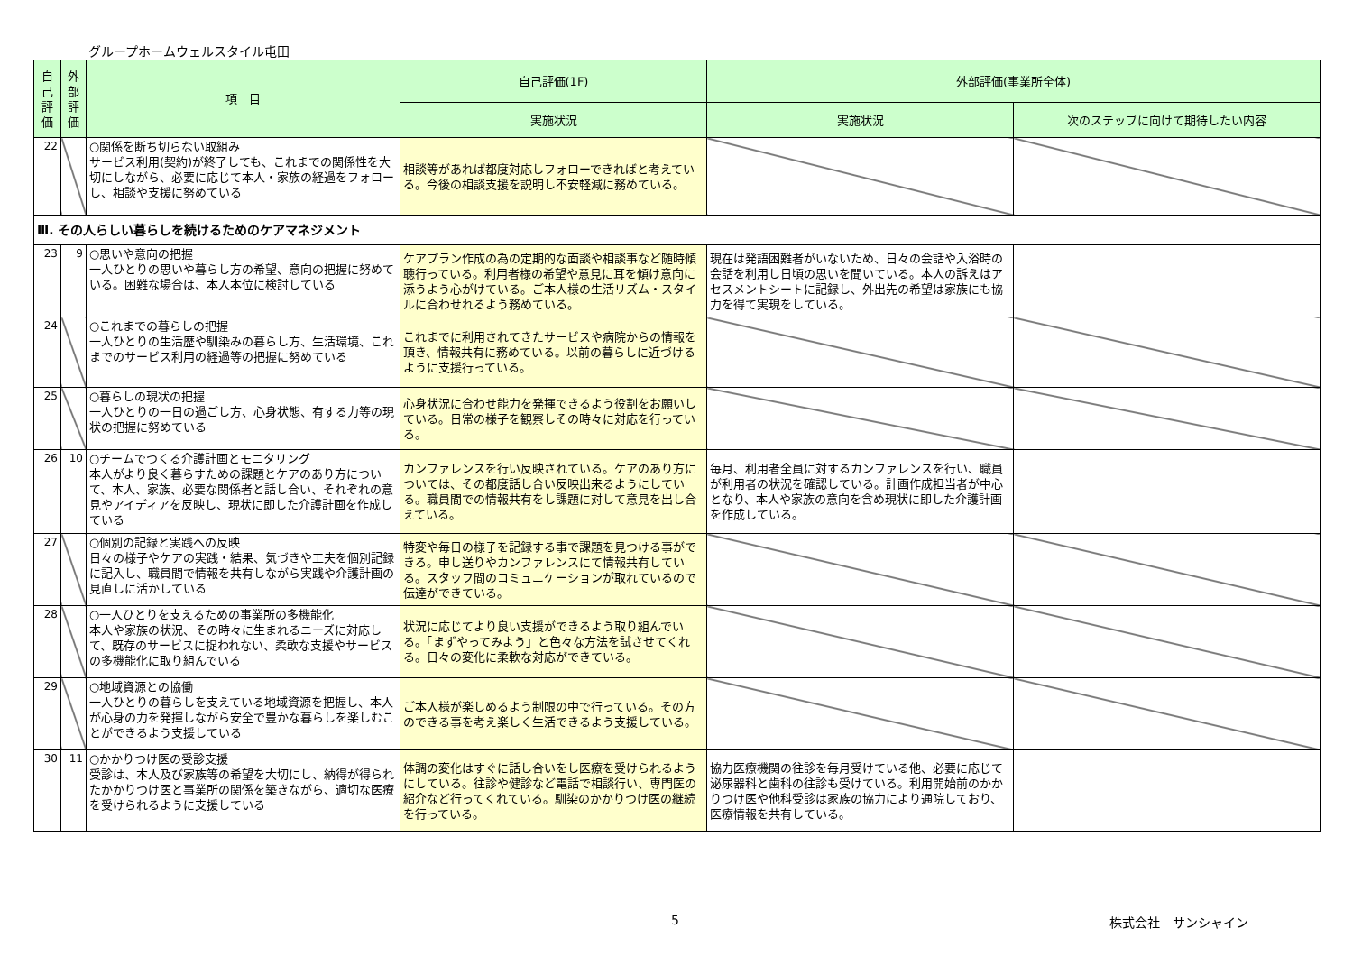グループホームウェルスタイル屯田
| 自己評価 | 外部評価 | 項 目 | 自己評価(1F) | 外部評価(事業所全体) | |
| --- | --- | --- | --- | --- | --- |
| | | | 実施状況 | 実施状況 | 次のステップに向けて期待したい内容 |
| 22 | | ○関係を断ち切らない取組み サービス利用(契約)が終了しても、これまでの関係性を大切にしながら、必要に応じて本人・家族の経過をフォローし、相談や支援に努めている | 相談等があれば都度対応しフォローできればと考えている。今後の相談支援を説明し不安軽減に務めている。 | | |
| Ⅲ. その人らしい暮らしを続けるためのケアマネジメント | | | | | |
| 23 | 9 | ○思いや意向の把握 一人ひとりの思いや暮らし方の希望、意向の把握に努めている。困難な場合は、本人本位に検討している | ケアプラン作成の為の定期的な面談や相談事など随時傾聴行っている。利用者様の希望や意見に耳を傾け意向に添うよう心がけている。ご本人様の生活リズム・スタイルに合わせれるよう務めている。 | 現在は発語困難者がいないため、日々の会話や入浴時の会話を利用し日頃の思いを聞いている。本人の訴えはアセスメントシートに記録し、外出先の希望は家族にも協力を得て実現をしている。 | |
| 24 | | ○これまでの暮らしの把握 一人ひとりの生活歴や馴染みの暮らし方、生活環境、これまでのサービス利用の経過等の把握に努めている | これまでに利用されてきたサービスや病院からの情報を頂き、情報共有に務めている。以前の暮らしに近づけるように支援行っている。 | | |
| 25 | | ○暮らしの現状の把握 一人ひとりの一日の過ごし方、心身状態、有する力等の現状の把握に努めている | 心身状況に合わせ能力を発揮できるよう役割をお願いしている。日常の様子を観察しその時々に対応を行っている。 | | |
| 26 | 10 | ○チームでつくる介護計画とモニタリング 本人がより良く暮らすための課題とケアのあり方について、本人、家族、必要な関係者と話し合い、それぞれの意見やアイディアを反映し、現状に即した介護計画を作成している | カンファレンスを行い反映されている。ケアのあり方については、その都度話し合い反映出来るようにしている。職員間での情報共有をし課題に対して意見を出し合えている。 | 毎月、利用者全員に対するカンファレンスを行い、職員が利用者の状況を確認している。計画作成担当者が中心となり、本人や家族の意向を含め現状に即した介護計画を作成している。 | |
| 27 | | ○個別の記録と実践への反映 日々の様子やケアの実践・結果、気づきや工夫を個別記録に記入し、職員間で情報を共有しながら実践や介護計画の見直しに活かしている | 特変や毎日の様子を記録する事で課題を見つける事ができる。申し送りやカンファレンスにて情報共有している。スタッフ間のコミュニケーションが取れているので伝達ができている。 | | |
| 28 | | ○一人ひとりを支えるための事業所の多機能化 本人や家族の状況、その時々に生まれるニーズに対応して、既存のサービスに捉われない、柔軟な支援やサービスの多機能化に取り組んでいる | 状況に応じてより良い支援ができるよう取り組んでいる。「まずやってみよう」と色々な方法を試させてくれる。日々の変化に柔軟な対応ができている。 | | |
| 29 | | ○地域資源との協働 一人ひとりの暮らしを支えている地域資源を把握し、本人が心身の力を発揮しながら安全で豊かな暮らしを楽しむことができるよう支援している | ご本人様が楽しめるよう制限の中で行っている。その方のできる事を考え楽しく生活できるよう支援している。 | | |
| 30 | 11 | ○かかりつけ医の受診支援 受診は、本人及び家族等の希望を大切にし、納得が得られたかかりつけ医と事業所の関係を築きながら、適切な医療を受けられるように支援している | 体調の変化はすぐに話し合いをし医療を受けられるようにしている。往診や健診など電話で相談行い、専門医の紹介など行ってくれている。馴染のかかりつけ医の継続を行っている。 | 協力医療機関の往診を毎月受けている他、必要に応じて泌尿器科と歯科の往診も受けている。利用開始前のかかりつけ医や他科受診は家族の協力により通院しており、医療情報を共有している。 | |
5 株式会社　サンシャイン